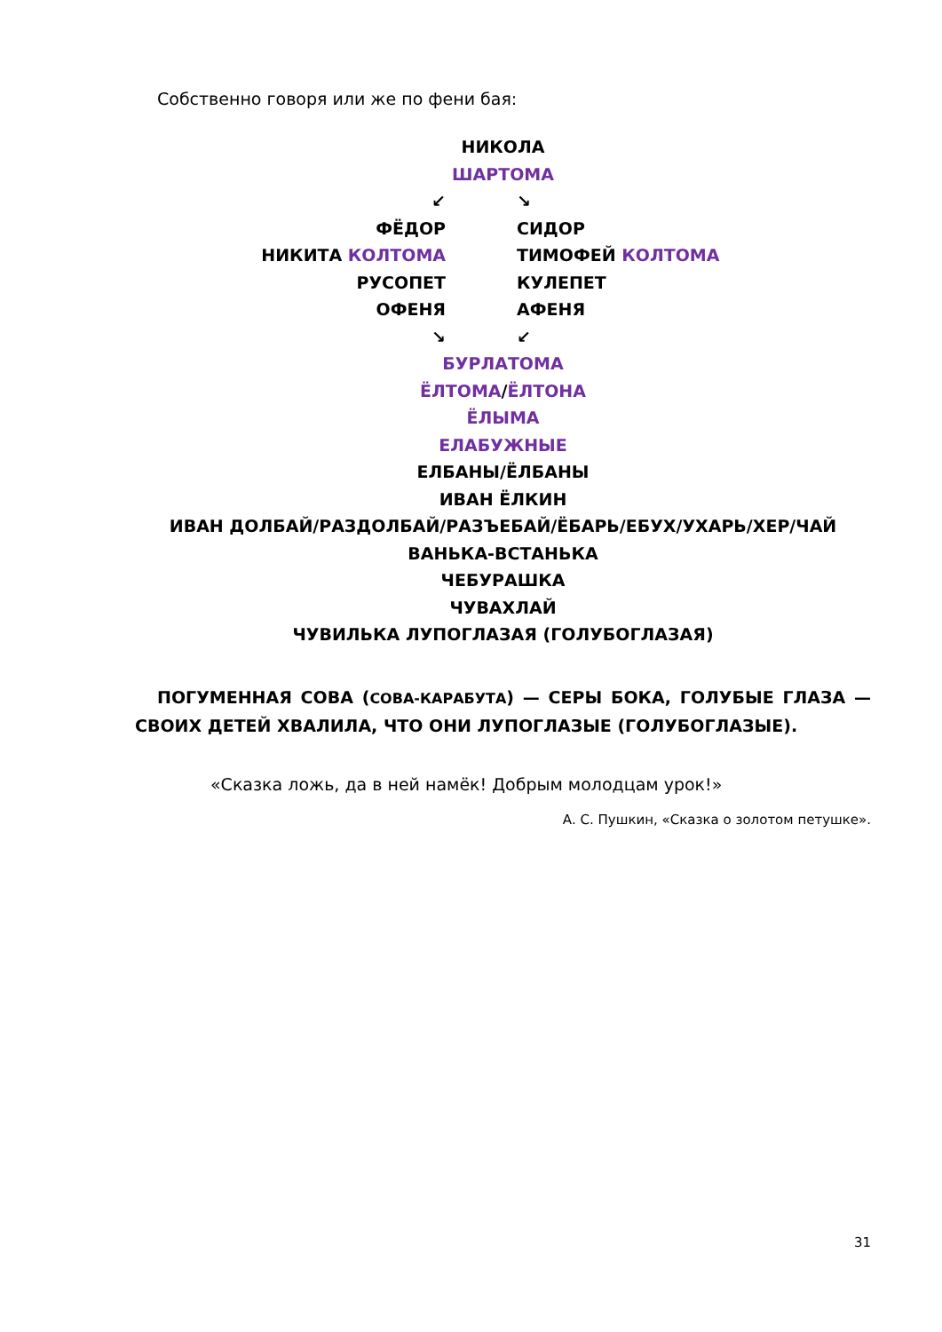Собственно говоря или же по фени бая:
НИКОЛА
ШАРТОМА
↙ ↘
ФЁДОР СИДОР
НИКИТА КОЛТОМА ТИМОФЕЙ КОЛТОМА
РУСОПЕТ КУЛЕПЕТ
ОФЕНЯ АФЕНЯ
↘ ↙
БУРЛАТОМА
ЁЛТОМА/ЁЛТОНА
ЁЛЫМА
ЕЛАБУЖНЫЕ
ЕЛБАНЫ/ЁЛБАНЫ
ИВАН ЁЛКИН
ИВАН ДОЛБАЙ/РАЗДОЛБАЙ/РАЗЪЕБАЙ/ЁБАРЬ/ЕБУХ/УХАРЬ/ХЕР/ЧАЙ
ВАНЬКА-ВСТАНЬКА
ЧЕБУРАШКА
ЧУВАХЛАЙ
ЧУВИЛЬКА ЛУПОГЛАЗАЯ (ГОЛУБОГЛАЗАЯ)
ПОГУМЕННАЯ СОВА (СОВА-КАРАБУТА) — СЕРЫ БОКА, ГОЛУБЫЕ ГЛАЗА — СВОИХ ДЕТЕЙ ХВАЛИЛА, ЧТО ОНИ ЛУПОГЛАЗЫЕ (ГОЛУБОГЛАЗЫЕ).
«Сказка ложь, да в ней намёк! Добрым молодцам урок!»
А. С. Пушкин, «Сказка о золотом петушке».
31